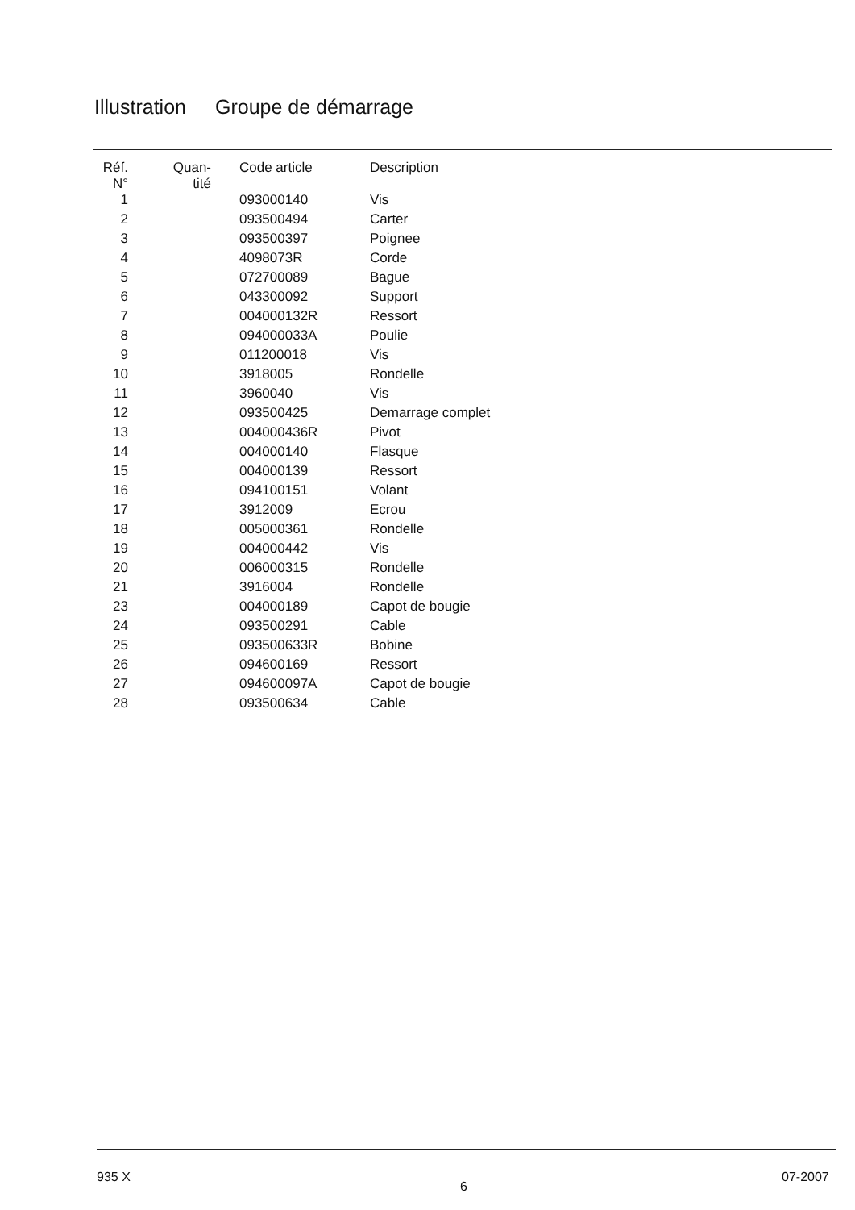Illustration Groupe de démarrage
| Réf. N° | Quan- tité | Code article | Description |
| --- | --- | --- | --- |
| 1 | | 093000140 | Vis |
| 2 | | 093500494 | Carter |
| 3 | | 093500397 | Poignee |
| 4 | | 4098073R | Corde |
| 5 | | 072700089 | Bague |
| 6 | | 043300092 | Support |
| 7 | | 004000132R | Ressort |
| 8 | | 094000033A | Poulie |
| 9 | | 011200018 | Vis |
| 10 | | 3918005 | Rondelle |
| 11 | | 3960040 | Vis |
| 12 | | 093500425 | Demarrage complet |
| 13 | | 004000436R | Pivot |
| 14 | | 004000140 | Flasque |
| 15 | | 004000139 | Ressort |
| 16 | | 094100151 | Volant |
| 17 | | 3912009 | Ecrou |
| 18 | | 005000361 | Rondelle |
| 19 | | 004000442 | Vis |
| 20 | | 006000315 | Rondelle |
| 21 | | 3916004 | Rondelle |
| 23 | | 004000189 | Capot de bougie |
| 24 | | 093500291 | Cable |
| 25 | | 093500633R | Bobine |
| 26 | | 094600169 | Ressort |
| 27 | | 094600097A | Capot de bougie |
| 28 | | 093500634 | Cable |
935 X
6
07-2007